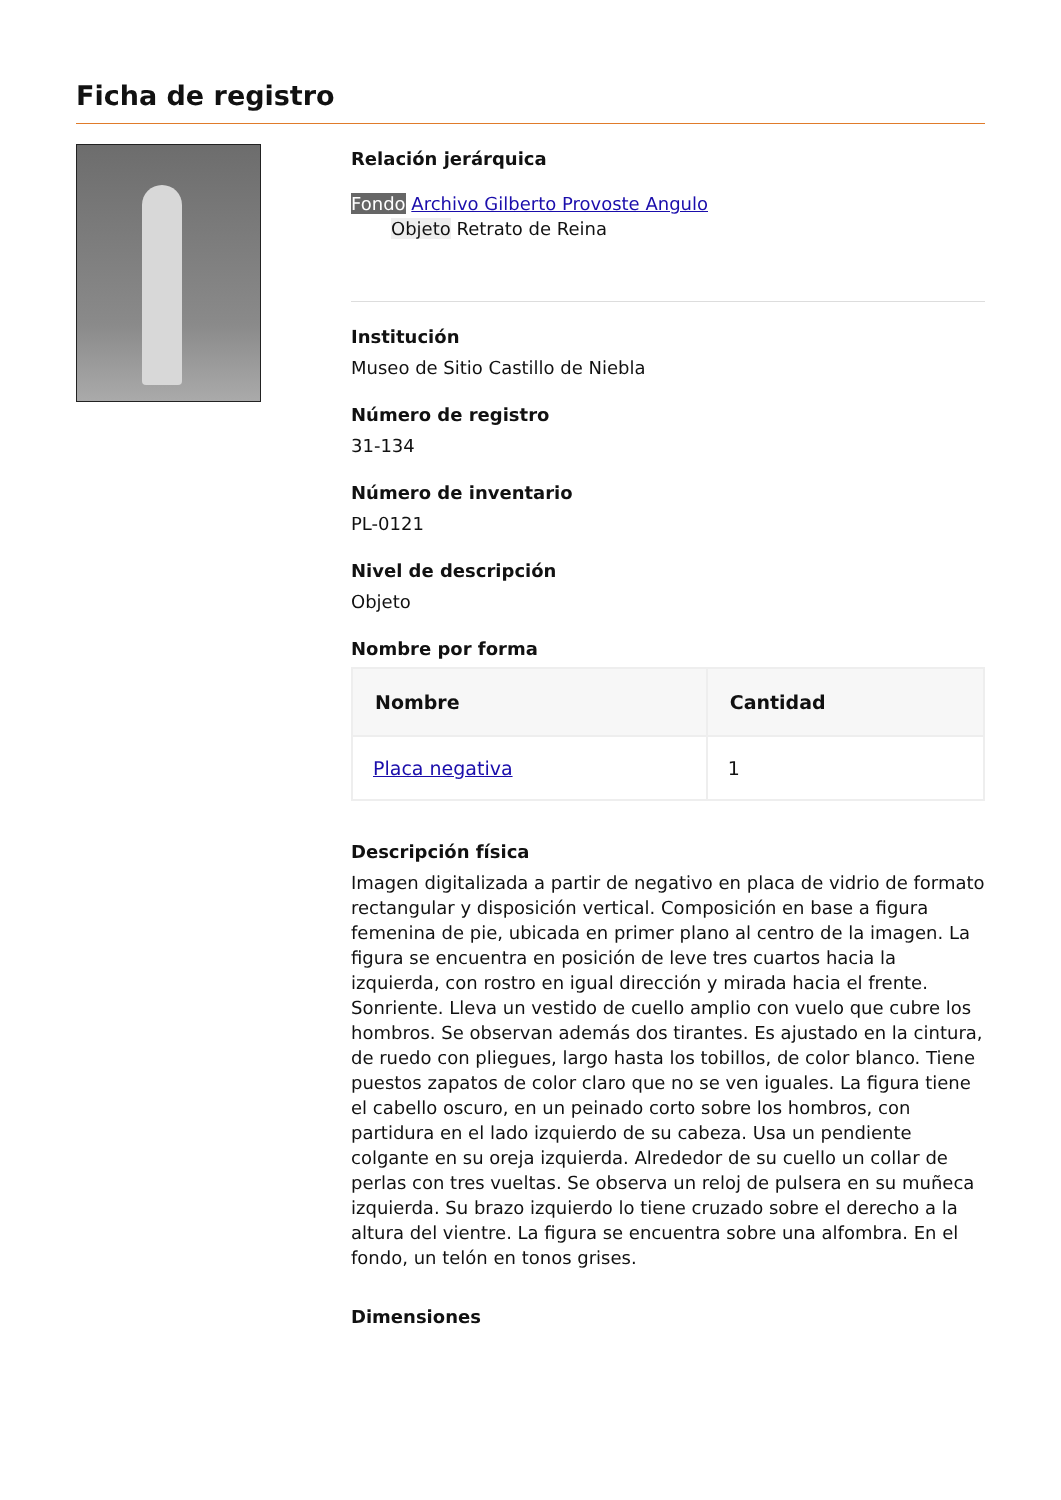Ficha de registro
Relación jerárquica
Fondo Archivo Gilberto Provoste Angulo
Objeto Retrato de Reina
Institución
Museo de Sitio Castillo de Niebla
Número de registro
31-134
Número de inventario
PL-0121
Nivel de descripción
Objeto
Nombre por forma
| Nombre | Cantidad |
| --- | --- |
| Placa negativa | 1 |
Descripción física
Imagen digitalizada a partir de negativo en placa de vidrio de formato rectangular y disposición vertical. Composición en base a figura femenina de pie, ubicada en primer plano al centro de la imagen. La figura se encuentra en posición de leve tres cuartos hacia la izquierda, con rostro en igual dirección y mirada hacia el frente. Sonriente. Lleva un vestido de cuello amplio con vuelo que cubre los hombros. Se observan además dos tirantes. Es ajustado en la cintura, de ruedo con pliegues, largo hasta los tobillos, de color blanco. Tiene puestos zapatos de color claro que no se ven iguales. La figura tiene el cabello oscuro, en un peinado corto sobre los hombros, con partidura en el lado izquierdo de su cabeza. Usa un pendiente colgante en su oreja izquierda. Alrededor de su cuello un collar de perlas con tres vueltas. Se observa un reloj de pulsera en su muñeca izquierda. Su brazo izquierdo lo tiene cruzado sobre el derecho a la altura del vientre. La figura se encuentra sobre una alfombra. En el fondo, un telón en tonos grises.
Dimensiones